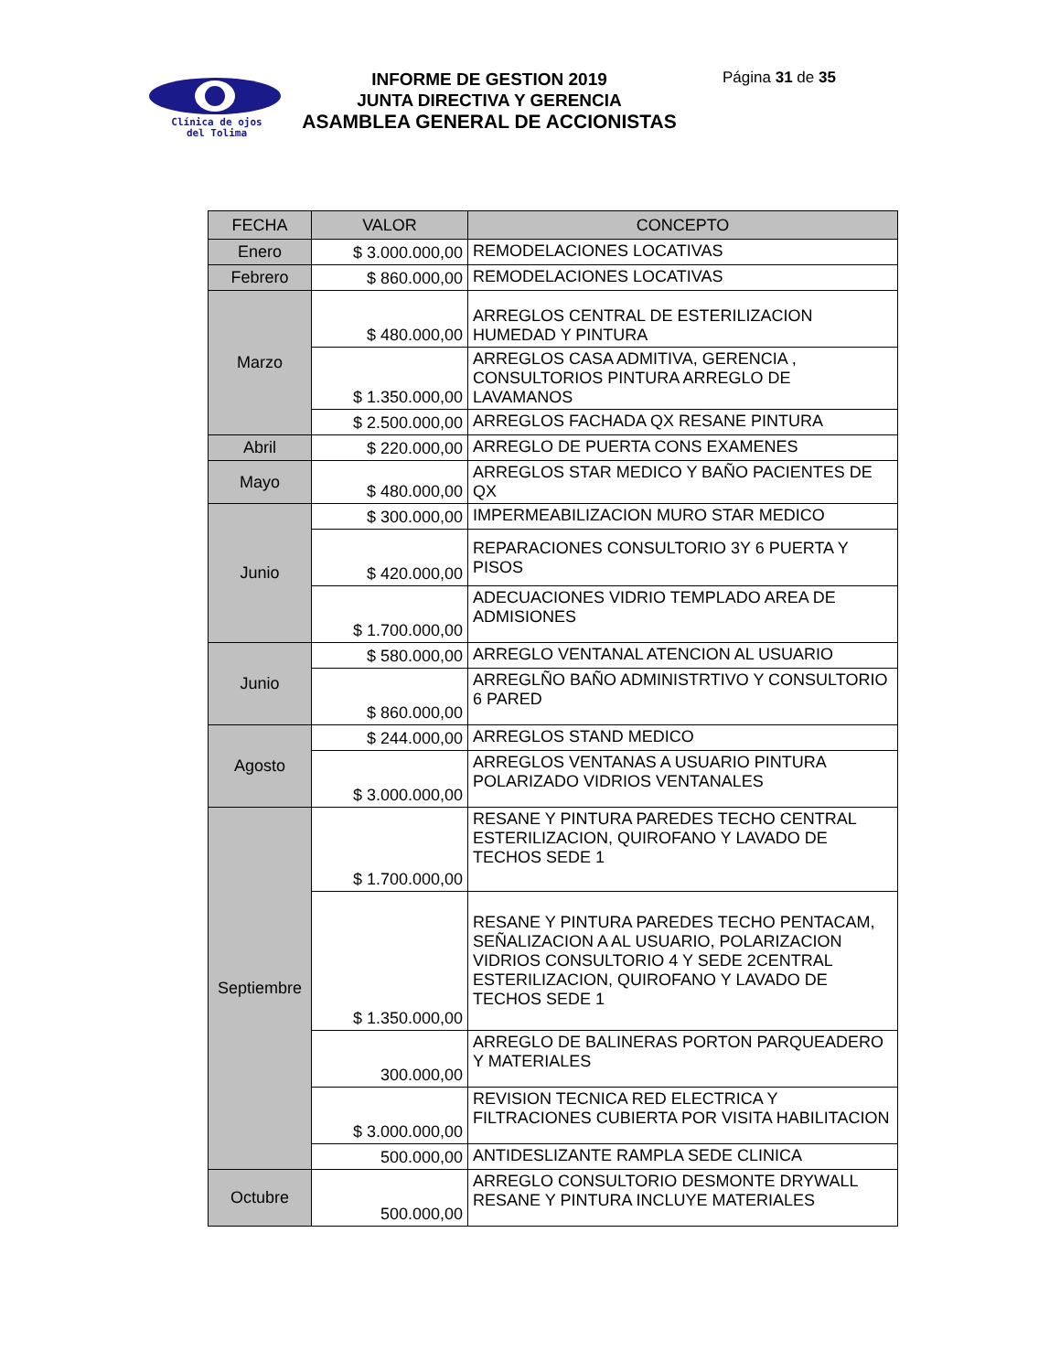Clínica de ojos
del Tolima
INFORME DE GESTION 2019
JUNTA DIRECTIVA Y GERENCIA
ASAMBLEA GENERAL DE ACCIONISTAS
Página 31 de 35
| FECHA | VALOR | CONCEPTO |
| --- | --- | --- |
| Enero | $ 3.000.000,00 | REMODELACIONES LOCATIVAS |
| Febrero | $ 860.000,00 | REMODELACIONES LOCATIVAS |
| Marzo | $ 480.000,00 | ARREGLOS CENTRAL DE ESTERILIZACION HUMEDAD Y PINTURA |
| | $ 1.350.000,00 | ARREGLOS CASA ADMITIVA, GERENCIA , CONSULTORIOS PINTURA ARREGLO DE LAVAMANOS |
| | $ 2.500.000,00 | ARREGLOS FACHADA QX RESANE PINTURA |
| Abril | $ 220.000,00 | ARREGLO DE PUERTA CONS EXAMENES |
| Mayo | $ 480.000,00 | ARREGLOS STAR MEDICO Y BAÑO PACIENTES DE QX |
| Junio | $ 300.000,00 | IMPERMEABILIZACION MURO STAR MEDICO |
| | $ 420.000,00 | REPARACIONES CONSULTORIO 3Y 6 PUERTA Y PISOS |
| | $ 1.700.000,00 | ADECUACIONES VIDRIO TEMPLADO AREA DE ADMISIONES |
| Junio | $ 580.000,00 | ARREGLO VENTANAL ATENCION AL USUARIO |
| | $ 860.000,00 | ARREGLÑO BAÑO ADMINISTRTIVO Y CONSULTORIO 6 PARED |
| Agosto | $ 244.000,00 | ARREGLOS STAND MEDICO |
| | $ 3.000.000,00 | ARREGLOS VENTANAS A USUARIO PINTURA POLARIZADO VIDRIOS VENTANALES |
| Septiembre | $ 1.700.000,00 | RESANE Y PINTURA PAREDES TECHO CENTRAL ESTERILIZACION, QUIROFANO Y LAVADO DE TECHOS SEDE 1 |
| | $ 1.350.000,00 | RESANE Y PINTURA PAREDES TECHO PENTACAM, SEÑALIZACION A AL USUARIO, POLARIZACION VIDRIOS CONSULTORIO 4 Y SEDE 2CENTRAL ESTERILIZACION, QUIROFANO Y LAVADO DE TECHOS SEDE 1 |
| | 300.000,00 | ARREGLO DE BALINERAS PORTON PARQUEADERO Y MATERIALES |
| | $ 3.000.000,00 | REVISION TECNICA RED ELECTRICA Y FILTRACIONES CUBIERTA POR VISITA HABILITACION |
| | 500.000,00 | ANTIDESLIZANTE RAMPLA SEDE CLINICA |
| Octubre | 500.000,00 | ARREGLO CONSULTORIO DESMONTE DRYWALL RESANE Y PINTURA INCLUYE MATERIALES |